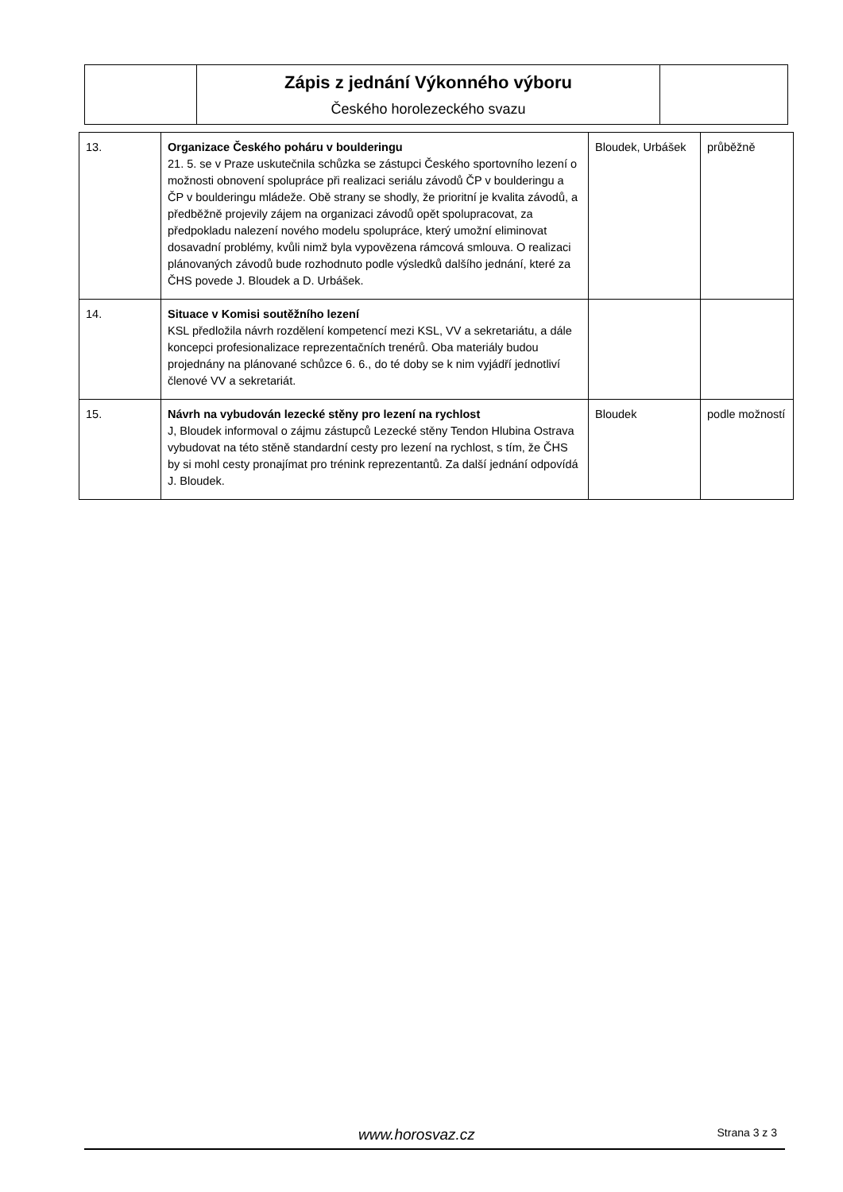| | Zápis z jednání Výkonného výboru Českého horolezeckého svazu | |
| 13. | Organizace Českého poháru v boulderingu 21. 5. se v Praze uskutečnila schůzka se zástupci Českého sportovního lezení o možnosti obnovení spolupráce při realizaci seriálu závodů ČP v boulderingu a ČP v boulderingu mládeže. Obě strany se shodly, že prioritní je kvalita závodů, a předběžně projevily zájem na organizaci závodů opět spolupracovat, za předpokladu nalezení nového modelu spolupráce, který umožní eliminovat dosavadní problémy, kvůli nimž byla vypovězena rámcová smlouva. O realizaci plánovaných závodů bude rozhodnuto podle výsledků dalšího jednání, které za ČHS povede J. Bloudek a D. Urbášek. | Bloudek, Urbášek | průběžně |
| 14. | Situace v Komisi soutěžního lezení KSL předložila návrh rozdělení kompetencí mezi KSL, VV a sekretariátu, a dále koncepci profesionalizace reprezentačních trenérů. Oba materiály budou projednány na plánované schůzce 6. 6., do té doby se k nim vyjádří jednotliví členové VV a sekretariát. | | |
| 15. | Návrh na vybudován lezecké stěny pro lezení na rychlost J, Bloudek informoval o zájmu zástupců Lezecké stěny Tendon Hlubina Ostrava vybudovat na této stěně standardní cesty pro lezení na rychlost, s tím, že ČHS by si mohl cesty pronajímat pro trénink reprezentantů. Za další jednání odpovídá J. Bloudek. | Bloudek | podle možností |
www.horosvaz.cz Strana 3 z 3